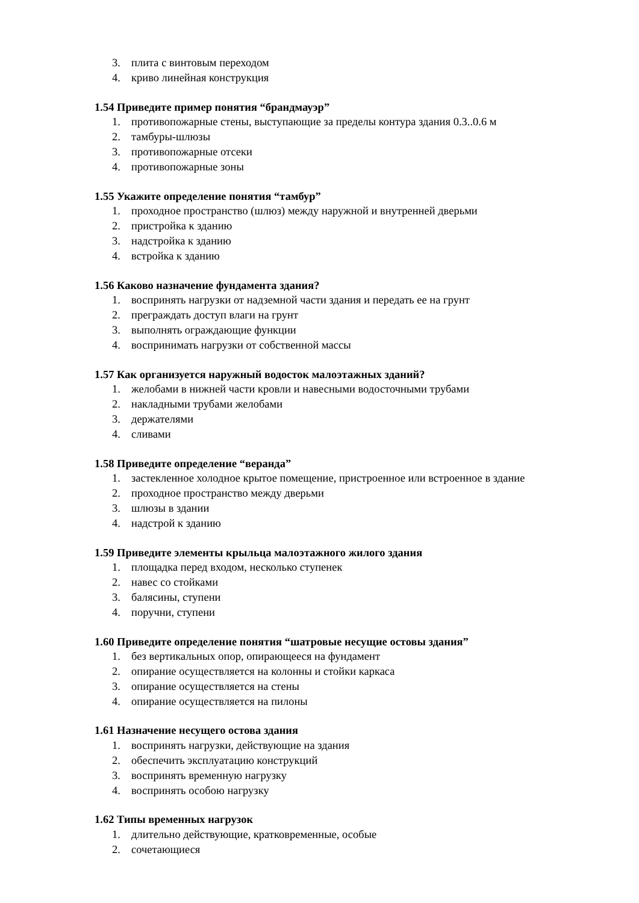3. плита с винтовым переходом
4. криво линейная конструкция
1.54 Приведите пример понятия “брандмауэр”
1. противопожарные стены, выступающие за пределы контура здания 0.3..0.6 м
2. тамбуры-шлюзы
3. противопожарные отсеки
4. противопожарные зоны
1.55 Укажите определение понятия “тамбур”
1. проходное пространство (шлюз) между наружной и внутренней дверьми
2. пристройка к зданию
3. надстройка к зданию
4. встройка к зданию
1.56 Каково назначение фундамента здания?
1. воспринять нагрузки от надземной части здания и передать ее на грунт
2. преграждать доступ влаги на грунт
3. выполнять ограждающие функции
4. воспринимать нагрузки от собственной массы
1.57 Как организуется наружный водосток малоэтажных зданий?
1. желобами в нижней части кровли и навесными водосточными трубами
2. накладными трубами желобами
3. держателями
4. сливами
1.58 Приведите определение “веранда”
1. застекленное холодное крытое помещение, пристроенное или встроенное в здание
2. проходное пространство между дверьми
3. шлюзы в здании
4. надстрой к зданию
1.59 Приведите элементы крыльца малоэтажного жилого здания
1. площадка перед входом, несколько ступенек
2. навес со стойками
3. балясины, ступени
4. поручни, ступени
1.60 Приведите определение понятия “шатровые несущие остовы здания”
1. без вертикальных опор, опирающееся на фундамент
2. опирание осуществляется на колонны и стойки каркаса
3. опирание осуществляется на стены
4. опирание осуществляется на пилоны
1.61 Назначение несущего остова здания
1. воспринять нагрузки, действующие на здания
2. обеспечить эксплуатацию конструкций
3. воспринять временную нагрузку
4. воспринять особою нагрузку
1.62 Типы временных нагрузок
1. длительно действующие, кратковременные, особые
2. сочетающиеся